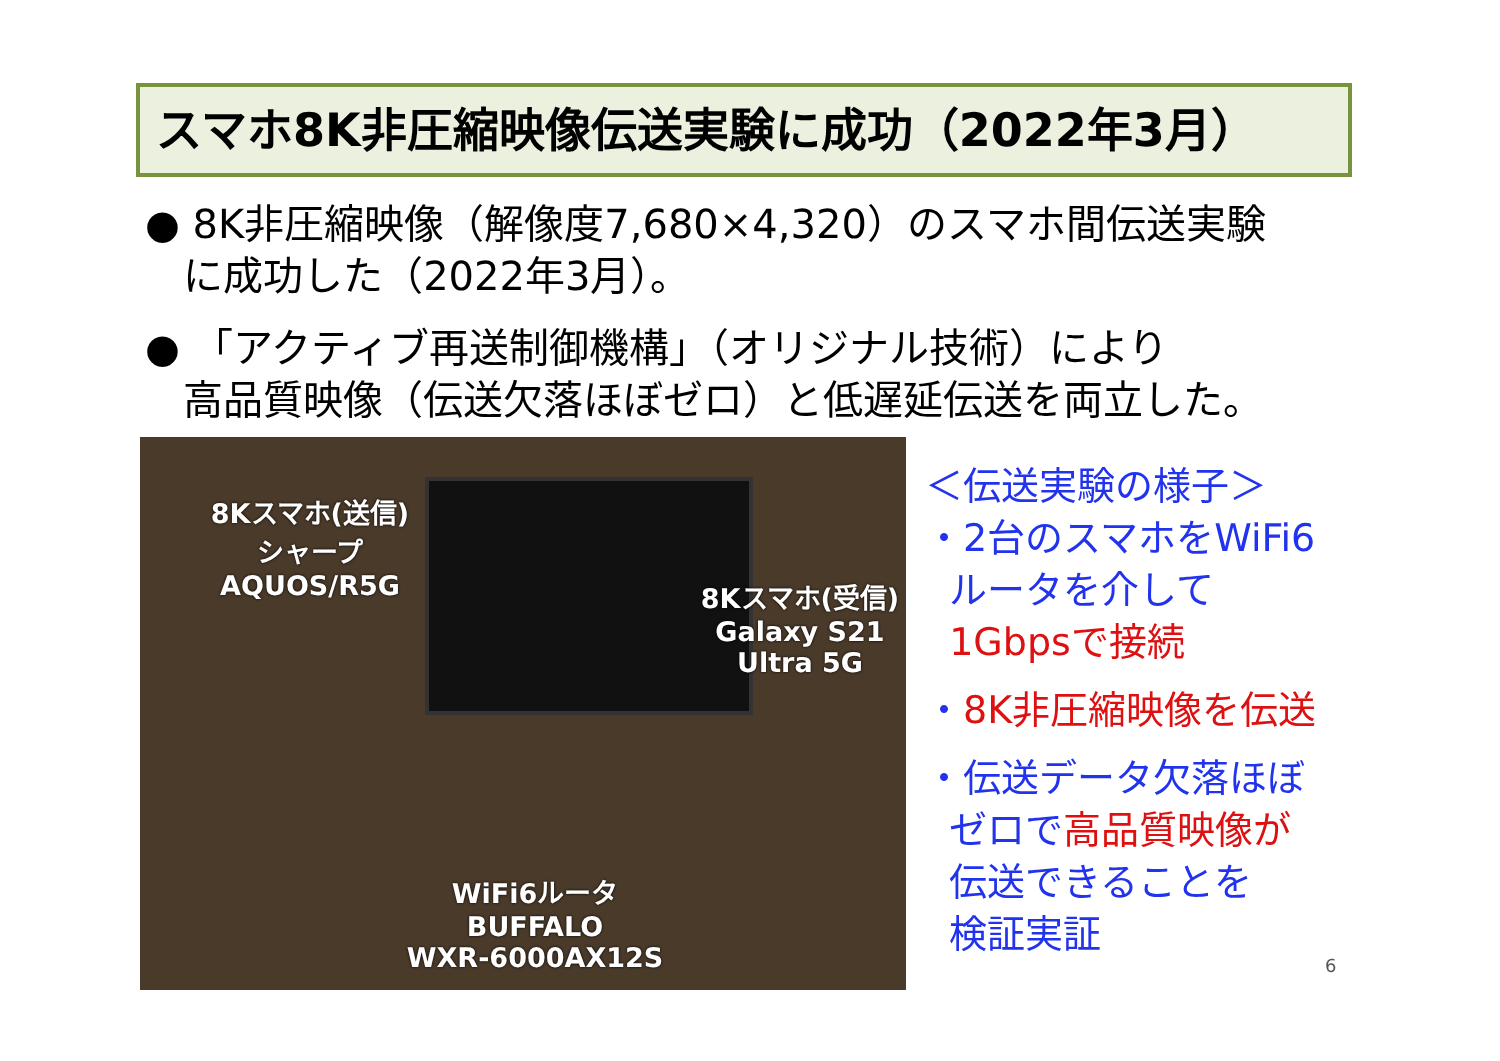スマホ8K非圧縮映像伝送実験に成功（2022年3月）
● 8K非圧縮映像（解像度7,680×4,320）のスマホ間伝送実験
に成功した（2022年3月）。
● 「アクティブ再送制御機構」（オリジナル技術）により
高品質映像（伝送欠落ほぼゼロ）と低遅延伝送を両立した。
8Kスマホ(送信)
シャープ
AQUOS/R5G
8Kスマホ(受信)
Galaxy S21
Ultra 5G
WiFi6ルータ
BUFFALO
WXR-6000AX12S
＜伝送実験の様子＞
・2台のスマホをWiFi6
ルータを介して
1Gbpsで接続
・8K非圧縮映像を伝送
・伝送データ欠落ほぼ
ゼロで高品質映像が
伝送できることを
検証実証
6